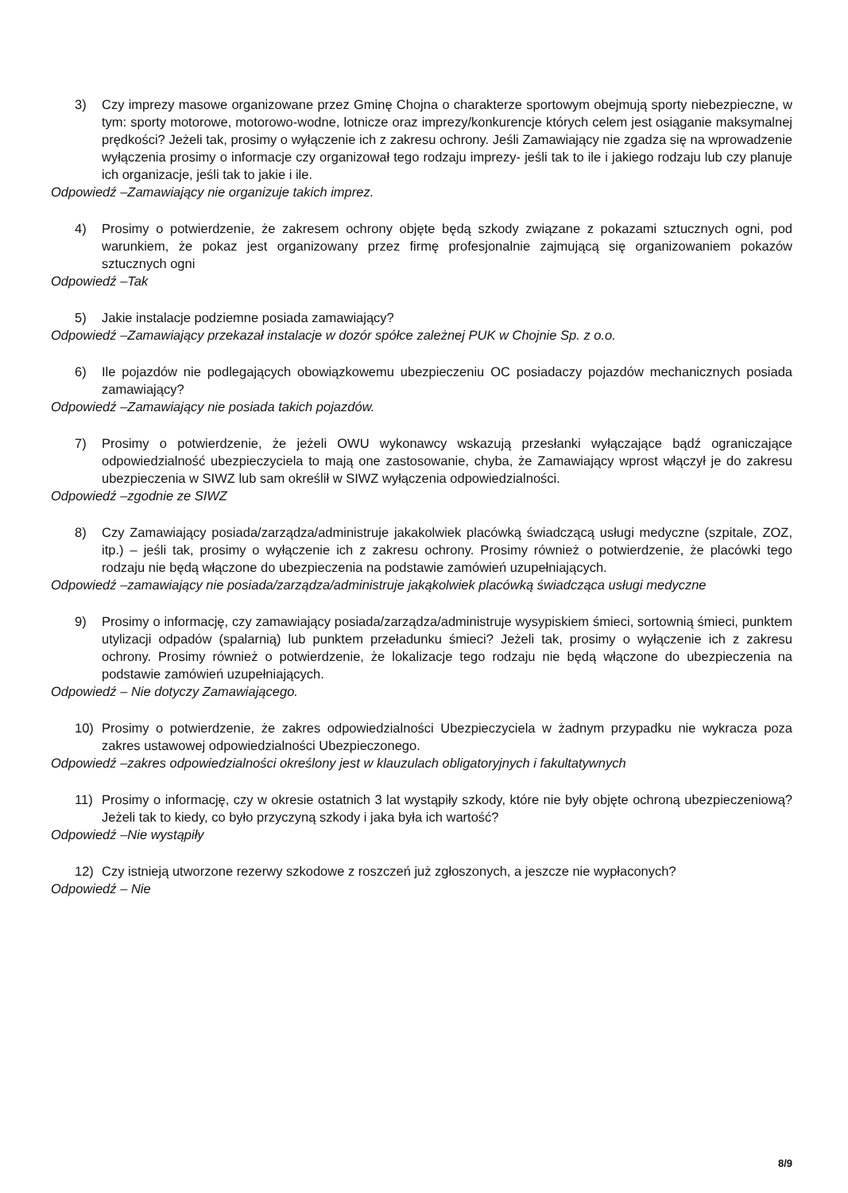3) Czy imprezy masowe organizowane przez Gminę Chojna o charakterze sportowym obejmują sporty niebezpieczne, w tym: sporty motorowe, motorowo-wodne, lotnicze oraz imprezy/konkurencje których celem jest osiąganie maksymalnej prędkości? Jeżeli tak, prosimy o wyłączenie ich z zakresu ochrony. Jeśli Zamawiający nie zgadza się na wprowadzenie wyłączenia prosimy o informacje czy organizował tego rodzaju imprezy- jeśli tak to ile i jakiego rodzaju lub czy planuje ich organizacje, jeśli tak to jakie i ile.
Odpowiedź –Zamawiający nie organizuje takich imprez.
4) Prosimy o potwierdzenie, że zakresem ochrony objęte będą szkody związane z pokazami sztucznych ogni, pod warunkiem, że pokaz jest organizowany przez firmę profesjonalnie zajmującą się organizowaniem pokazów sztucznych ogni
Odpowiedź –Tak
5) Jakie instalacje podziemne posiada zamawiający?
Odpowiedź –Zamawiający przekazał instalacje w dozór spółce zależnej PUK w Chojnie Sp. z o.o.
6) Ile pojazdów nie podlegających obowiązkowemu ubezpieczeniu OC posiadaczy pojazdów mechanicznych posiada zamawiający?
Odpowiedź –Zamawiający nie posiada takich pojazdów.
7) Prosimy o potwierdzenie, że jeżeli OWU wykonawcy wskazują przesłanki wyłączające bądź ograniczające odpowiedzialność ubezpieczyciela to mają one zastosowanie, chyba, że Zamawiający wprost włączył je do zakresu ubezpieczenia w SIWZ lub sam określił w SIWZ wyłączenia odpowiedzialności.
Odpowiedź –zgodnie ze SIWZ
8) Czy Zamawiający posiada/zarządza/administruje jakakolwiek placówką świadczącą usługi medyczne (szpitale, ZOZ, itp.) – jeśli tak, prosimy o wyłączenie ich z zakresu ochrony. Prosimy również o potwierdzenie, że placówki tego rodzaju nie będą włączone do ubezpieczenia na podstawie zamówień uzupełniających.
Odpowiedź –zamawiający nie posiada/zarządza/administruje jakąkolwiek placówką świadcząca usługi medyczne
9) Prosimy o informację, czy zamawiający posiada/zarządza/administruje wysypiskiem śmieci, sortownią śmieci, punktem utylizacji odpadów (spalarnią) lub punktem przeładunku śmieci? Jeżeli tak, prosimy o wyłączenie ich z zakresu ochrony. Prosimy również o potwierdzenie, że lokalizacje tego rodzaju nie będą włączone do ubezpieczenia na podstawie zamówień uzupełniających.
Odpowiedź – Nie dotyczy Zamawiającego.
10) Prosimy o potwierdzenie, że zakres odpowiedzialności Ubezpieczyciela w żadnym przypadku nie wykracza poza zakres ustawowej odpowiedzialności Ubezpieczonego.
Odpowiedź –zakres odpowiedzialności określony jest w klauzulach obligatoryjnych i fakultatywnych
11) Prosimy o informację, czy w okresie ostatnich 3 lat wystąpiły szkody, które nie były objęte ochroną ubezpieczeniową? Jeżeli tak to kiedy, co było przyczyną szkody i jaka była ich wartość?
Odpowiedź –Nie wystąpiły
12) Czy istnieją utworzone rezerwy szkodowe z roszczeń już zgłoszonych, a jeszcze nie wypłaconych?
Odpowiedź – Nie
8/9